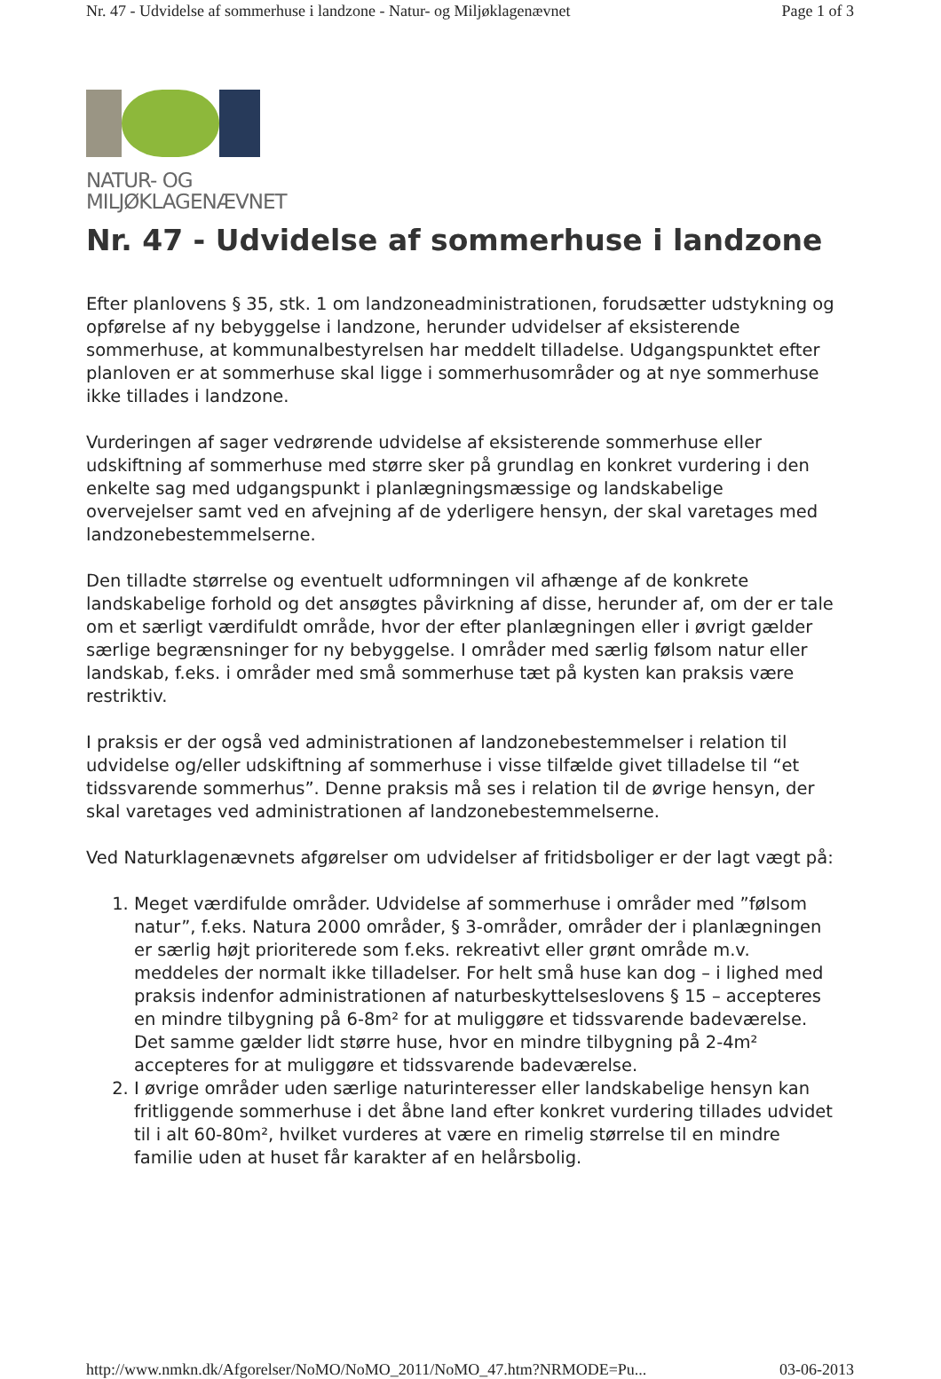Nr. 47 - Udvidelse af sommerhuse i landzone - Natur- og Miljøklagenævnet Page 1 of 3
NATUR- OG
MILJØKLAGENÆVNET
Nr. 47 - Udvidelse af sommerhuse i landzone
Efter planlovens § 35, stk. 1 om landzoneadministrationen, forudsætter udstykning og opførelse af ny bebyggelse i landzone, herunder udvidelser af eksisterende sommerhuse, at kommunalbestyrelsen har meddelt tilladelse. Udgangspunktet efter planloven er at sommerhuse skal ligge i sommerhusområder og at nye sommerhuse ikke tillades i landzone.
Vurderingen af sager vedrørende udvidelse af eksisterende sommerhuse eller udskiftning af sommerhuse med større sker på grundlag en konkret vurdering i den enkelte sag med udgangspunkt i planlægningsmæssige og landskabelige overvejelser samt ved en afvejning af de yderligere hensyn, der skal varetages med landzonebestemmelserne.
Den tilladte størrelse og eventuelt udformningen vil afhænge af de konkrete landskabelige forhold og det ansøgtes påvirkning af disse, herunder af, om der er tale om et særligt værdifuldt område, hvor der efter planlægningen eller i øvrigt gælder særlige begrænsninger for ny bebyggelse. I områder med særlig følsom natur eller landskab, f.eks. i områder med små sommerhuse tæt på kysten kan praksis være restriktiv.
I praksis er der også ved administrationen af landzonebestemmelser i relation til udvidelse og/eller udskiftning af sommerhuse i visse tilfælde givet tilladelse til “et tidssvarende sommerhus”. Denne praksis må ses i relation til de øvrige hensyn, der skal varetages ved administrationen af landzonebestemmelserne.
Ved Naturklagenævnets afgørelser om udvidelser af fritidsboliger er der lagt vægt på:
1. Meget værdifulde områder. Udvidelse af sommerhuse i områder med ”følsom natur”, f.eks. Natura 2000 områder, § 3-områder, områder der i planlægningen er særlig højt prioriterede som f.eks. rekreativt eller grønt område m.v. meddeles der normalt ikke tilladelser. For helt små huse kan dog – i lighed med praksis indenfor administrationen af naturbeskyttelseslovens § 15 – accepteres en mindre tilbygning på 6-8m² for at muliggøre et tidssvarende badeværelse. Det samme gælder lidt større huse, hvor en mindre tilbygning på 2-4m² accepteres for at muliggøre et tidssvarende badeværelse.
2. I øvrige områder uden særlige naturinteresser eller landskabelige hensyn kan fritliggende sommerhuse i det åbne land efter konkret vurdering tillades udvidet til i alt 60-80m², hvilket vurderes at være en rimelig størrelse til en mindre familie uden at huset får karakter af en helårsbolig.
http://www.nmkn.dk/Afgorelser/NoMO/NoMO_2011/NoMO_47.htm?NRMODE=Pu... 03-06-2013